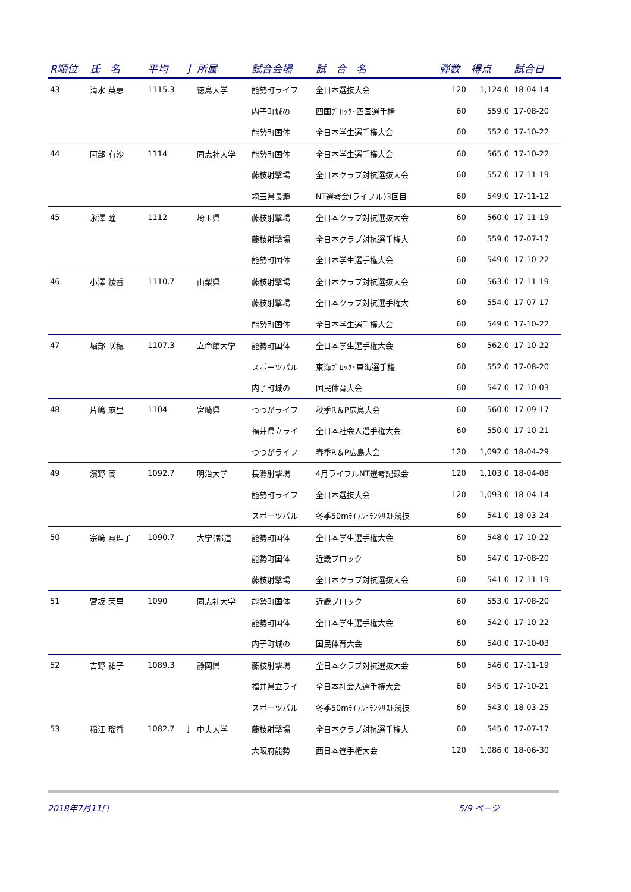| R順位 | 氏 名 | 平均 | J | 所属 | 試合会場 | 試 合 名 | 弾数 | 得点 | 試合日 |
| --- | --- | --- | --- | --- | --- | --- | --- | --- | --- |
| 43 | 清水 英恵 | 1115.3 | | 徳島大学 | 能勢町ライフ | 全日本選抜大会 | 120 | 1,124.0 | 18-04-14 |
| | | | | | 内子町城の | 四国ﾌﾞﾛｯｸ･四国選手権 | 60 | 559.0 | 17-08-20 |
| | | | | | 能勢町国体 | 全日本学生選手権大会 | 60 | 552.0 | 17-10-22 |
| 44 | 阿部 有沙 | 1114 | | 同志社大学 | 能勢町国体 | 全日本学生選手権大会 | 60 | 565.0 | 17-10-22 |
| | | | | | 藤枝射撃場 | 全日本クラブ対抗選抜大会 | 60 | 557.0 | 17-11-19 |
| | | | | | 埼玉県長瀞 | NT選考会(ライフル)3回目 | 60 | 549.0 | 17-11-12 |
| 45 | 永澤 瞳 | 1112 | | 埼玉県 | 藤枝射撃場 | 全日本クラブ対抗選抜大会 | 60 | 560.0 | 17-11-19 |
| | | | | | 藤枝射撃場 | 全日本クラブ対抗選手権大 | 60 | 559.0 | 17-07-17 |
| | | | | | 能勢町国体 | 全日本学生選手権大会 | 60 | 549.0 | 17-10-22 |
| 46 | 小澤 綾香 | 1110.7 | | 山梨県 | 藤枝射撃場 | 全日本クラブ対抗選抜大会 | 60 | 563.0 | 17-11-19 |
| | | | | | 藤枝射撃場 | 全日本クラブ対抗選手権大 | 60 | 554.0 | 17-07-17 |
| | | | | | 能勢町国体 | 全日本学生選手権大会 | 60 | 549.0 | 17-10-22 |
| 47 | 堀部 咲穂 | 1107.3 | | 立命館大学 | 能勢町国体 | 全日本学生選手権大会 | 60 | 562.0 | 17-10-22 |
| | | | | | スポーツパル | 東海ﾌﾞﾛｯｸ･東海選手権 | 60 | 552.0 | 17-08-20 |
| | | | | | 内子町城の | 国民体育大会 | 60 | 547.0 | 17-10-03 |
| 48 | 片嶋 麻里 | 1104 | | 宮崎県 | つつがライフ | 秋季R＆P広島大会 | 60 | 560.0 | 17-09-17 |
| | | | | | 福井県立ライ | 全日本社会人選手権大会 | 60 | 550.0 | 17-10-21 |
| | | | | | つつがライフ | 春季R＆P広島大会 | 120 | 1,092.0 | 18-04-29 |
| 49 | 濱野 蘭 | 1092.7 | | 明治大学 | 長瀞射撃場 | 4月ライフルNT選考記録会 | 120 | 1,103.0 | 18-04-08 |
| | | | | | 能勢町ライフ | 全日本選抜大会 | 120 | 1,093.0 | 18-04-14 |
| | | | | | スポーツパル | 冬季50mﾗｲﾌﾙ･ﾗﾝｸﾘｽﾄ競技 | 60 | 541.0 | 18-03-24 |
| 50 | 宗﨑 真理子 | 1090.7 | | 大学(都道 | 能勢町国体 | 全日本学生選手権大会 | 60 | 548.0 | 17-10-22 |
| | | | | | 能勢町国体 | 近畿ブロック | 60 | 547.0 | 17-08-20 |
| | | | | | 藤枝射撃場 | 全日本クラブ対抗選抜大会 | 60 | 541.0 | 17-11-19 |
| 51 | 宮坂 茉里 | 1090 | | 同志社大学 | 能勢町国体 | 近畿ブロック | 60 | 553.0 | 17-08-20 |
| | | | | | 能勢町国体 | 全日本学生選手権大会 | 60 | 542.0 | 17-10-22 |
| | | | | | 内子町城の | 国民体育大会 | 60 | 540.0 | 17-10-03 |
| 52 | 吉野 祐子 | 1089.3 | | 静岡県 | 藤枝射撃場 | 全日本クラブ対抗選抜大会 | 60 | 546.0 | 17-11-19 |
| | | | | | 福井県立ライ | 全日本社会人選手権大会 | 60 | 545.0 | 17-10-21 |
| | | | | | スポーツパル | 冬季50mﾗｲﾌﾙ･ﾗﾝｸﾘｽﾄ競技 | 60 | 543.0 | 18-03-25 |
| 53 | 稲江 瑠香 | 1082.7 | J | 中央大学 | 藤枝射撃場 | 全日本クラブ対抗選手権大 | 60 | 545.0 | 17-07-17 |
| | | | | | 大阪府能勢 | 西日本選手権大会 | 120 | 1,086.0 | 18-06-30 |
2018年7月11日 5/9 ページ